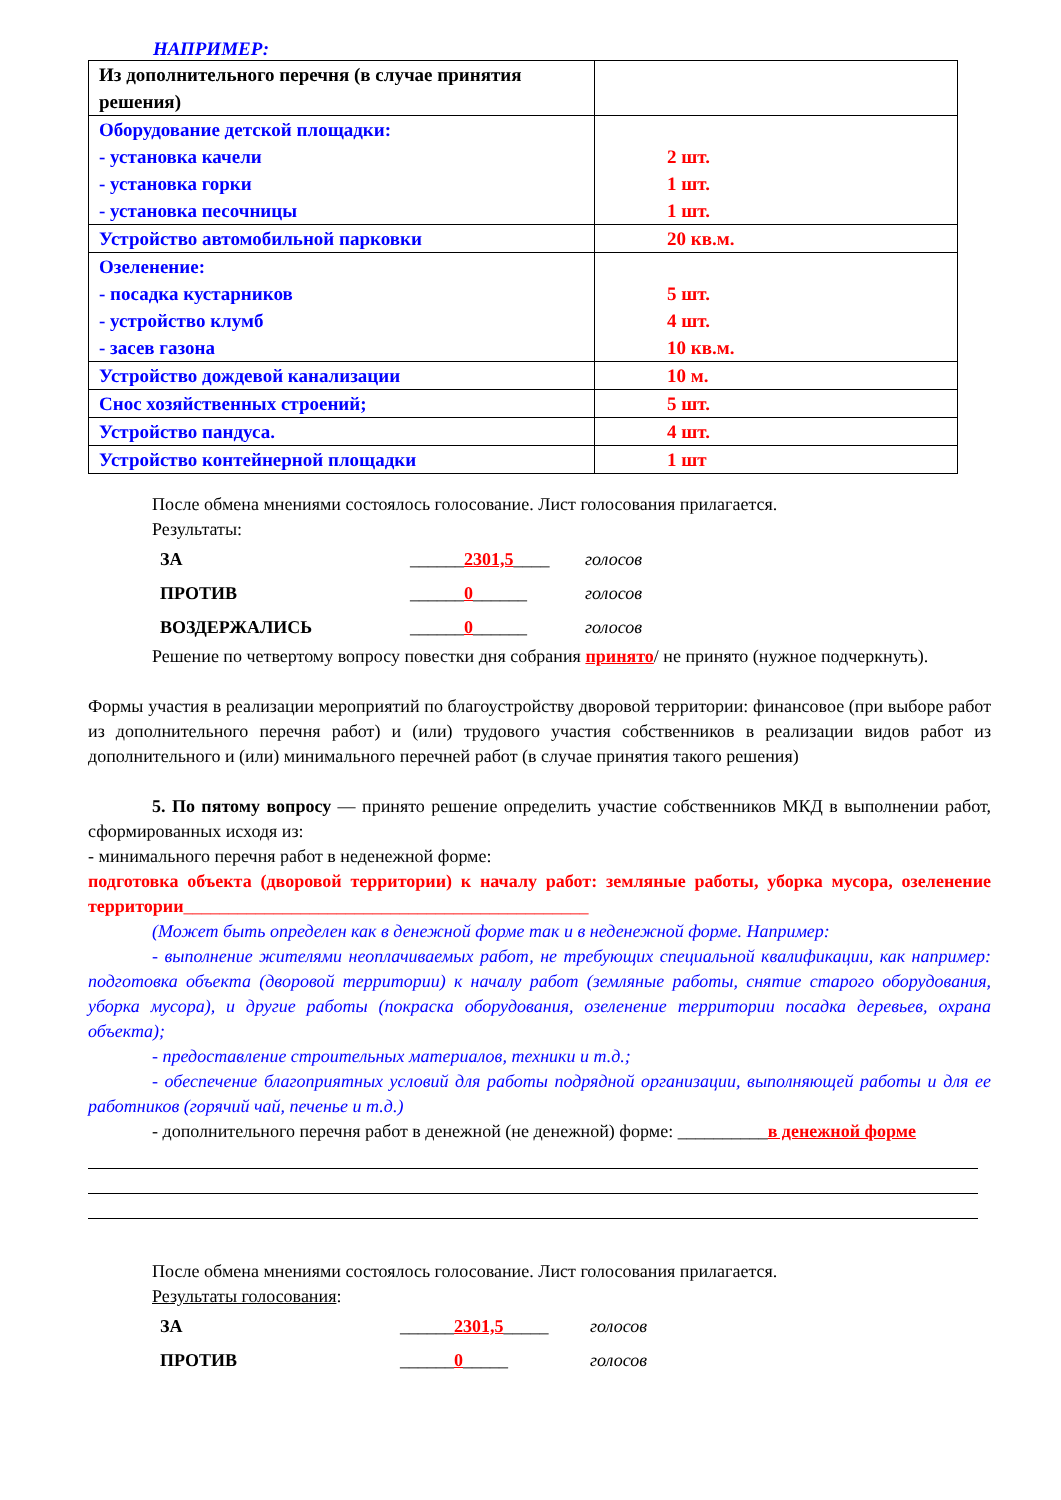НАПРИМЕР:
| Из дополнительного перечня (в случае принятия решения) | |
| Оборудование детской площадки: - установка качели - установка горки - установка песочницы | 2 шт. 1 шт. 1 шт. |
| Устройство автомобильной парковки | 20 кв.м. |
| Озеленение: - посадка кустарников - устройство клумб - засев газона | 5 шт. 4 шт. 10 кв.м. |
| Устройство дождевой канализации | 10 м. |
| Снос хозяйственных строений; | 5 шт. |
| Устройство пандуса. | 4 шт. |
| Устройство контейнерной площадки | 1 шт |
После обмена мнениями состоялось голосование. Лист голосования прилагается.
Результаты:
| ЗА | ______ 2301,5 ____ | голосов |
| ПРОТИВ | ______ 0 ______ | голосов |
| ВОЗДЕРЖАЛИСЬ | ______ 0 ______ | голосов |
Решение по четвертому вопросу повестки дня собрания принято/ не принято (нужное подчеркнуть).
Формы участия в реализации мероприятий по благоустройству дворовой территории: финансовое (при выборе работ из дополнительного перечня работ) и (или) трудового участия собственников в реализации видов работ из дополнительного и (или) минимального перечней работ (в случае принятия такого решения)
5. По пятому вопросу — принято решение определить участие собственников МКД в выполнении работ, сформированных исходя из:
- минимального перечня работ в неденежной форме:
подготовка объекта (дворовой территории) к началу работ: земляные работы, уборка мусора, озеленение территории_____________________________________________
(Может быть определен как в денежной форме так и в неденежной форме. Например:
- выполнение жителями неоплачиваемых работ, не требующих специальной квалификации, как например: подготовка объекта (дворовой территории) к началу работ (земляные работы, снятие старого оборудования, уборка мусора), и другие работы (покраска оборудования, озеленение территории посадка деревьев, охрана объекта);
- предоставление строительных материалов, техники и т.д.;
- обеспечение благоприятных условий для работы подрядной организации, выполняющей работы и для ее работников (горячий чай, печенье и т.д.)
- дополнительного перечня работ в денежной (не денежной) форме: __________в денежной форме
После обмена мнениями состоялось голосование. Лист голосования прилагается.
Результаты голосования:
| ЗА | ______ 2301,5 _____ | голосов |
| ПРОТИВ | ______ 0 _____ | голосов |